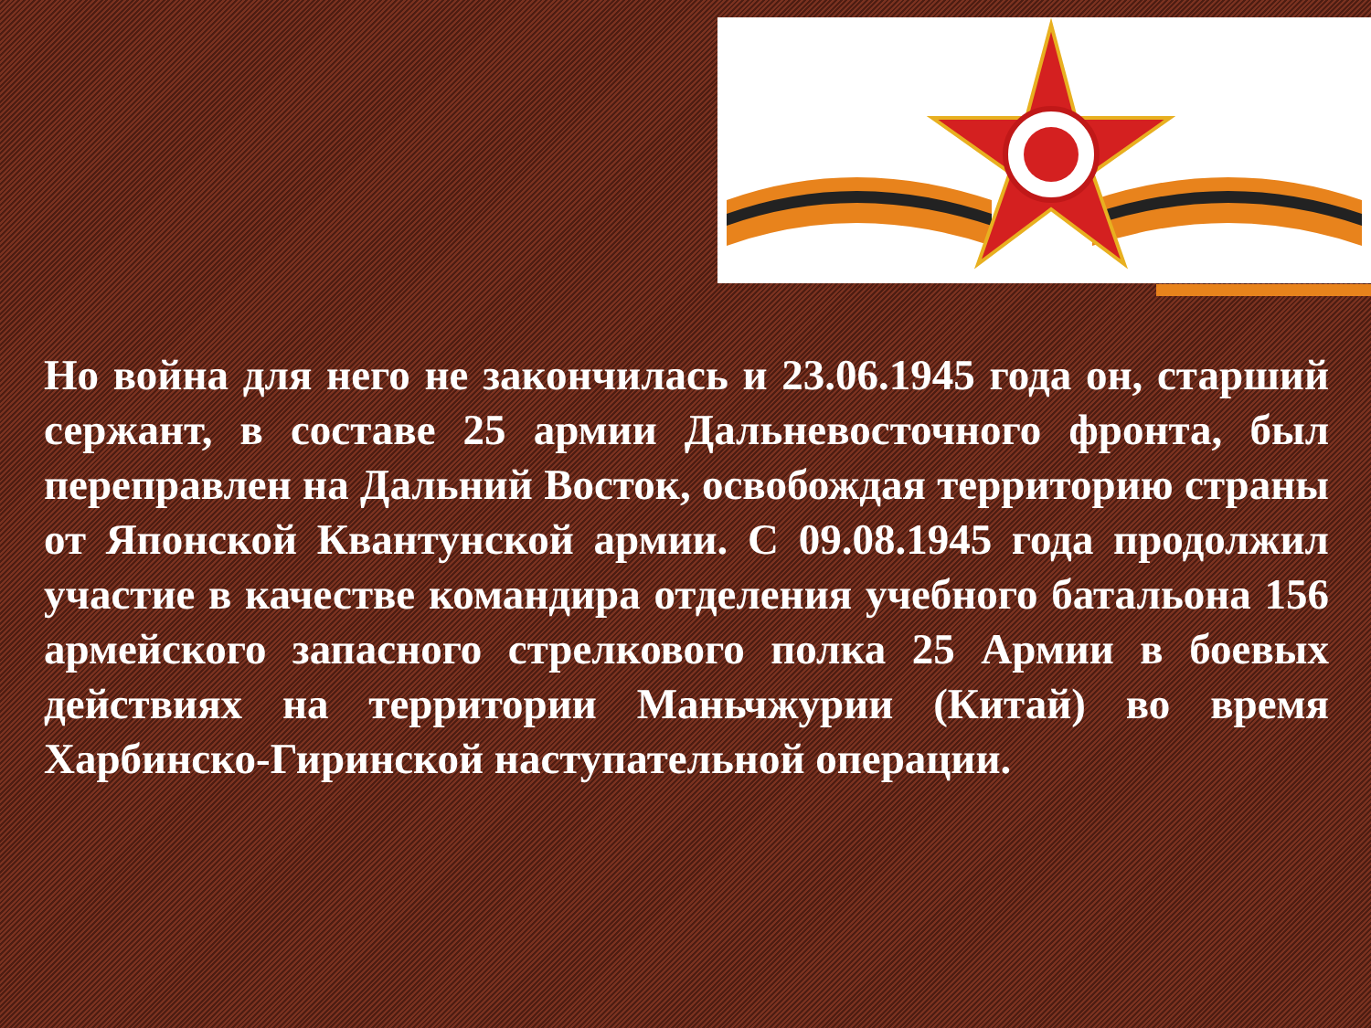Но война для него не закончилась и 23.06.1945 года он, старший сержант, в составе 25 армии Дальневосточного фронта, был переправлен на Дальний Восток, освобождая территорию страны от Японской Квантунской армии. С 09.08.1945 года продолжил участие в качестве командира отделения учебного батальона 156 армейского запасного стрелкового полка 25 Армии в боевых действиях на территории Маньчжурии (Китай) во время Харбинско-Гиринской наступательной операции.